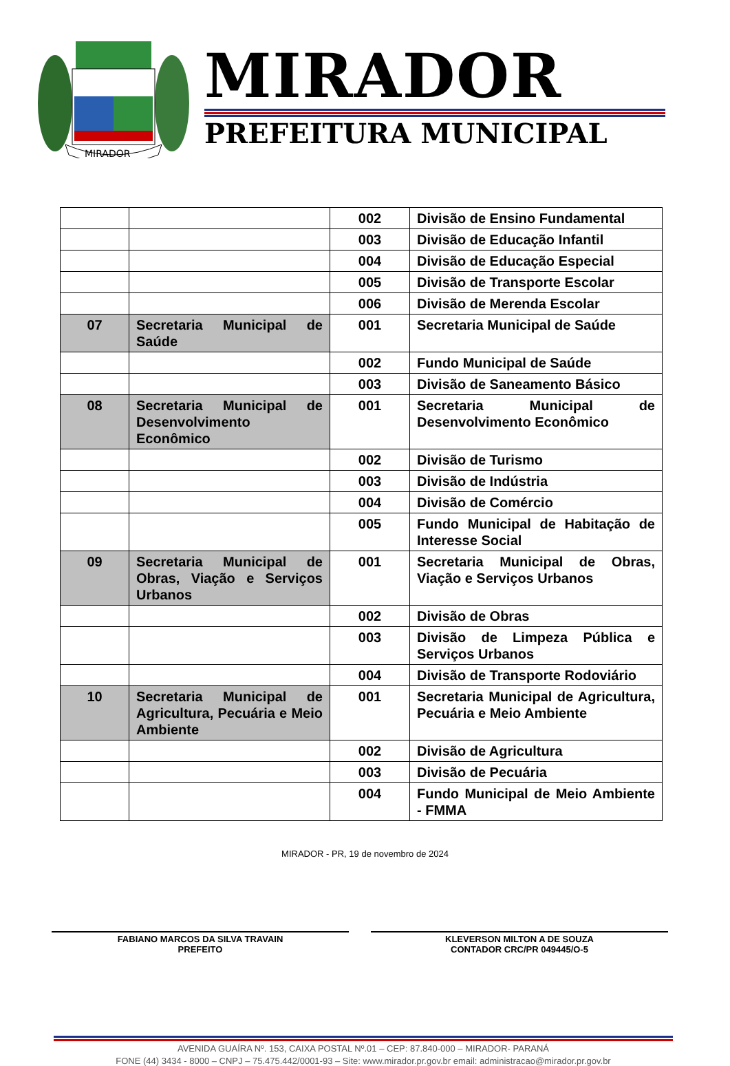MIRADOR
MIRADOR
PREFEITURA MUNICIPAL
| | | 002 | Divisão de Ensino Fundamental |
| | | 003 | Divisão de Educação Infantil |
| | | 004 | Divisão de Educação Especial |
| | | 005 | Divisão de Transporte Escolar |
| | | 006 | Divisão de Merenda Escolar |
| 07 | Secretaria Municipal de Saúde | 001 | Secretaria Municipal de Saúde |
| | | 002 | Fundo Municipal de Saúde |
| | | 003 | Divisão de Saneamento Básico |
| 08 | Secretaria Municipal de Desenvolvimento Econômico | 001 | Secretaria Municipal de Desenvolvimento Econômico |
| | | 002 | Divisão de Turismo |
| | | 003 | Divisão de Indústria |
| | | 004 | Divisão de Comércio |
| | | 005 | Fundo Municipal de Habitação de Interesse Social |
| 09 | Secretaria Municipal de Obras, Viação e Serviços Urbanos | 001 | Secretaria Municipal de Obras, Viação e Serviços Urbanos |
| | | 002 | Divisão de Obras |
| | | 003 | Divisão de Limpeza Pública e Serviços Urbanos |
| | | 004 | Divisão de Transporte Rodoviário |
| 10 | Secretaria Municipal de Agricultura, Pecuária e Meio Ambiente | 001 | Secretaria Municipal de Agricultura, Pecuária e Meio Ambiente |
| | | 002 | Divisão de Agricultura |
| | | 003 | Divisão de Pecuária |
| | | 004 | Fundo Municipal de Meio Ambiente - FMMA |
MIRADOR - PR, 19 de novembro de 2024
FABIANO MARCOS DA SILVA TRAVAIN
PREFEITO
KLEVERSON MILTON A DE SOUZA
CONTADOR CRC/PR 049445/O-5
AVENIDA GUAÍRA Nº. 153, CAIXA POSTAL Nº.01 – CEP: 87.840-000 – MIRADOR- PARANÁ
FONE (44) 3434 - 8000 – CNPJ – 75.475.442/0001-93 – Site: www.mirador.pr.gov.br email: administracao@mirador.pr.gov.br